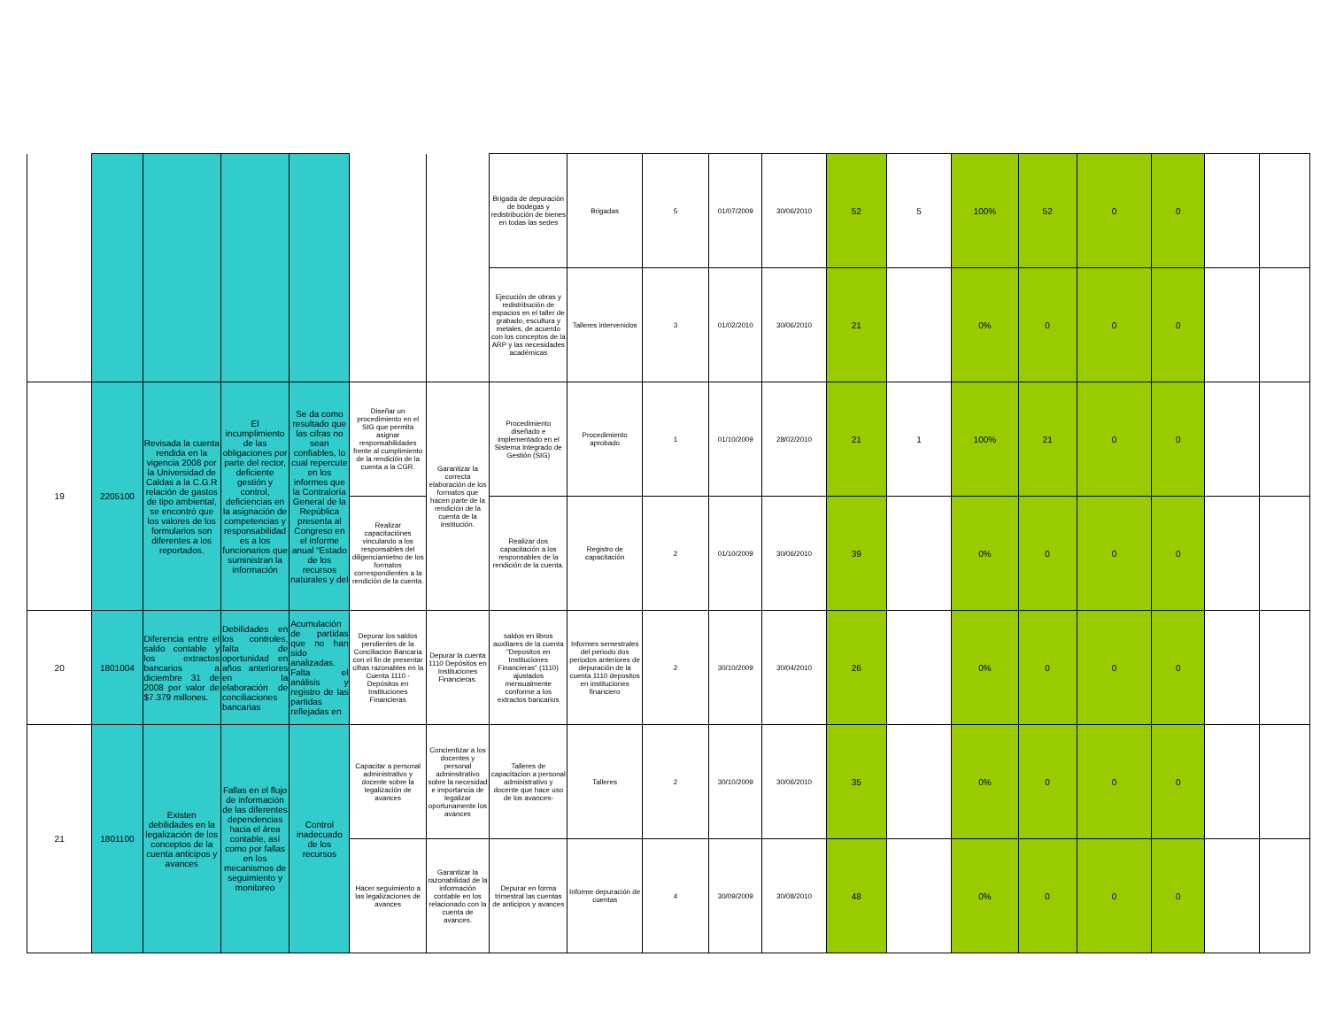| | | | | | | | Brigada de depuración de bodegas y redistribución de bienes en todas las sedes | Brigadas | 5 | 01/07/2009 | 30/06/2010 | 52 | 5 | 100% | 52 | 0 | 0 | | |
| | | | | | | | Ejecución de obras y redistribución de espacios en el taller de grabado, escultura y metales, de acuerdo con los conceptos de la ARP y las necesidades académicas | Talleres intervenidos | 3 | 01/02/2010 | 30/06/2010 | 21 | | 0% | 0 | 0 | 0 | | |
| 19 | 2205100 | Revisada la cuenta rendida en la vigencia 2008 por la Universidad de Caldas a la C.G.R relación de gastos de tipo ambiental, se encontró que los valores de los formularios son diferentes a los reportados. | El incumplimiento de las obligaciones por parte del rector, deficiente gestión y control, deficiencias en la asignación de competencias y responsabilidad es a los funcionarios que suministran la información | Se da como resultado que las cifras no sean confiables, lo cual repercute en los informes que la Contraloría General de la República presenta al Congreso en el informe anual “Estado de los recursos naturales y del | Diseñar un procedimiento en el SIG que permita asignar responsabilidades frente al cumplimiento de la rendición de la cuenta a la CGR. | Garantizar la correcta elaboración de los formatos que hacen parte de la rendición de la cuenta de la institución. | Procedimiento diseñado e implementado en el Sistema Integrado de Gestión (SIG) | Procedimiento aprobado | 1 | 01/10/2009 | 28/02/2010 | 21 | 1 | 100% | 21 | 0 | 0 | | |
| | | | | | Realizar capacitaciónes vinculando a los responsables del diligenciamietno de los formatos correspondientes a la rendición de la cuenta. | | Realizar dos capacitación a los responsables de la rendición de la cuenta. | Registro de capacitación | 2 | 01/10/2009 | 30/06/2010 | 39 | | 0% | 0 | 0 | 0 | | |
| 20 | 1801004 | Diferencia entre el saldo contable y los extractos bancarios a diciembre 31 de 2008 por valor de $7.379 millones. | Debilidades en los controles, falta de oportunidad en años anteriores en la elaboración de conciliaciones bancarias | Acumulación de partidas que no han sido analizadas. Falta el análisis y registro de las partidas reflejadas en | Depurar los saldos pendientes de la Conciliacion Bancaria con el fin de presentar cifras razonables en la Cuenta 1110 - Depósitos en Instituciones Financieras | Depurar la cuenta 1110 Depósitos en Instituciones Financieras. | saldos en libros auxiliares de la cuenta "Depositos en Instituciones Financieras" (1110) ajustados mensualmente conforme a los extractos bancarios | Informes semestrales del periodo dos periodos anteriores de depuración de la cuenta 1110 depositos en instituciones financiero | 2 | 30/10/2009 | 30/04/2010 | 26 | | 0% | 0 | 0 | 0 | | |
| 21 | 1801100 | Existen debilidades en la legalización de los conceptos de la cuenta anticipos y avances | Fallas en el flujo de información de las diferentes dependencias hacia el área contable, así como por fallas en los mecanismos de seguimiento y monitoreo | Control inadecuado de los recursos | Capacitar a personal administrativo y docente sobre la legalización de avances | Concientizar a los docentes y personal adminsitrativo sobre la necesidad e importancia de legalizar oportunamente los avances | Talleres de capacitacion a personal administrativo y docente que hace uso de los avances- | Talleres | 2 | 30/10/2009 | 30/06/2010 | 35 | | 0% | 0 | 0 | 0 | | |
| | | | | | Hacer seguimiento a las legalizaciones de avances | Garantizar la razonabilidad de la información contable en los relacionado con la cuenta de avances. | Depurar en forma trimestral las cuentas de anticipos y avances | Informe depuración de cuentas | 4 | 30/09/2009 | 30/08/2010 | 48 | | 0% | 0 | 0 | 0 | | |